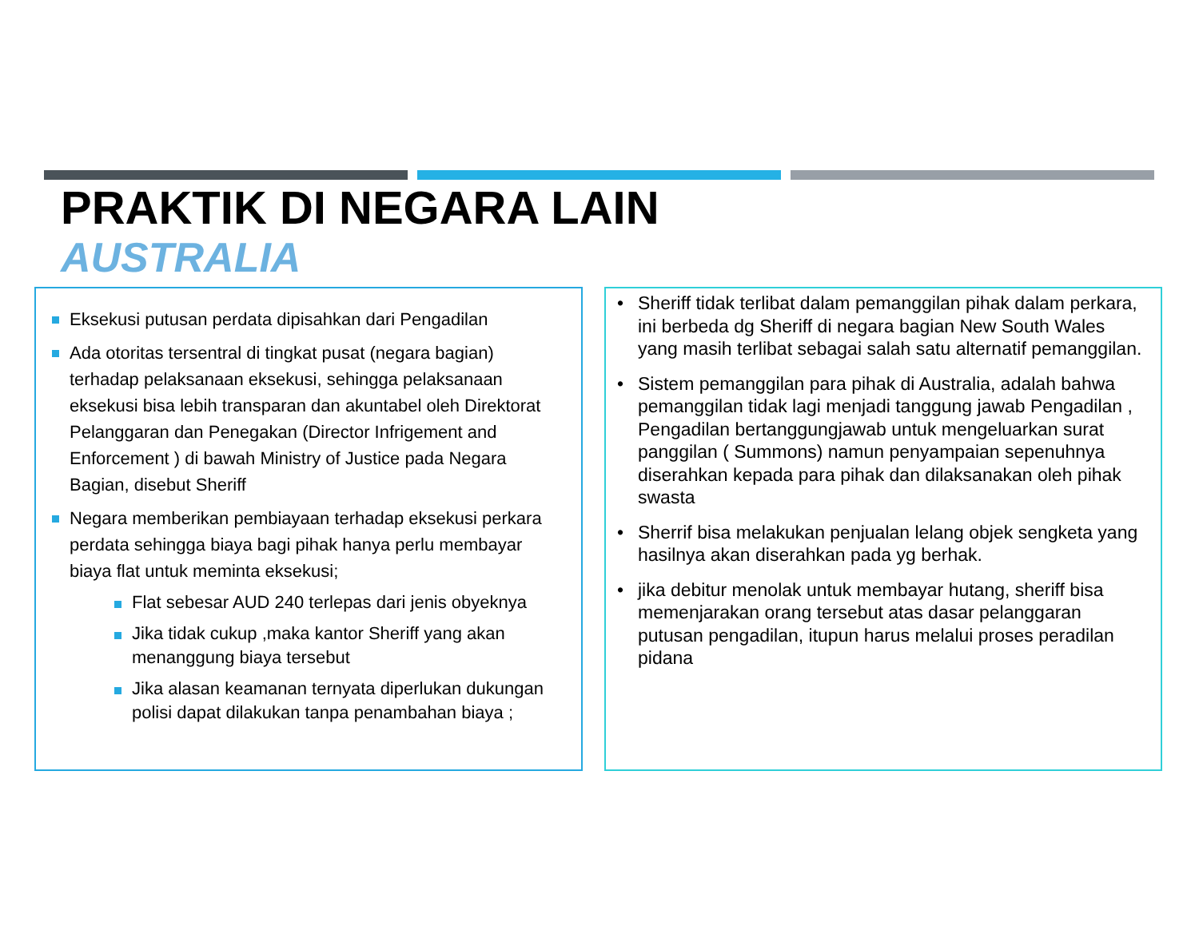PRAKTIK DI NEGARA LAIN
AUSTRALIA
Eksekusi putusan perdata dipisahkan dari Pengadilan
Ada otoritas tersentral di tingkat pusat (negara bagian) terhadap pelaksanaan eksekusi, sehingga pelaksanaan eksekusi bisa lebih transparan dan akuntabel oleh Direktorat Pelanggaran dan Penegakan (Director Infrigement and Enforcement ) di bawah Ministry of Justice pada Negara Bagian, disebut Sheriff
Negara memberikan pembiayaan terhadap eksekusi perkara perdata sehingga biaya bagi pihak hanya perlu membayar biaya flat untuk meminta eksekusi;
Flat sebesar AUD 240 terlepas dari jenis obyeknya
Jika tidak cukup ,maka kantor Sheriff yang akan menanggung biaya tersebut
Jika alasan keamanan ternyata diperlukan dukungan polisi dapat dilakukan tanpa penambahan biaya ;
• Sheriff tidak terlibat dalam pemanggilan pihak dalam perkara, ini berbeda dg Sheriff di negara bagian New South Wales yang masih terlibat sebagai salah satu alternatif pemanggilan.
• Sistem pemanggilan para pihak di Australia, adalah bahwa pemanggilan tidak lagi menjadi tanggung jawab Pengadilan , Pengadilan bertanggungjawab untuk mengeluarkan surat panggilan ( Summons) namun penyampaian sepenuhnya diserahkan kepada para pihak dan dilaksanakan oleh pihak swasta
• Sherrif bisa melakukan penjualan lelang objek sengketa yang hasilnya akan diserahkan pada yg berhak.
• jika debitur menolak untuk membayar hutang, sheriff bisa memenjarakan orang tersebut atas dasar pelanggaran putusan pengadilan, itupun harus melalui proses peradilan pidana